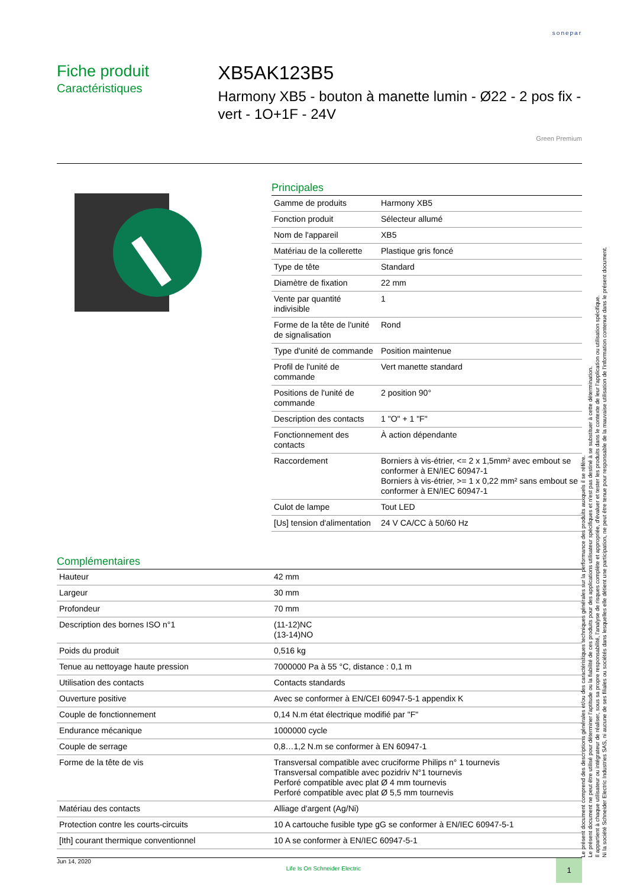sonepar
Fiche produit
Caractéristiques
XB5AK123B5
Harmony XB5 - bouton à manette lumin - Ø22 - 2 pos fix - vert - 1O+1F - 24V
Green Premium
Principales
| Gamme de produits | Harmony XB5 |
| Fonction produit | Sélecteur allumé |
| Nom de l'appareil | XB5 |
| Matériau de la collerette | Plastique gris foncé |
| Type de tête | Standard |
| Diamètre de fixation | 22 mm |
| Vente par quantité indivisible | 1 |
| Forme de la tête de l'unité de signalisation | Rond |
| Type d'unité de commande | Position maintenue |
| Profil de l'unité de commande | Vert manette standard |
| Positions de l'unité de commande | 2 position 90° |
| Description des contacts | 1 "O" + 1 "F" |
| Fonctionnement des contacts | À action dépendante |
| Raccordement | Borniers à vis-étrier, <= 2 x 1,5mm² avec embout se conformer à EN/IEC 60947-1 Borniers à vis-étrier, >= 1 x 0,22 mm² sans embout se conformer à EN/IEC 60947-1 |
| Culot de lampe | Tout LED |
| [Us] tension d'alimentation | 24 V CA/CC à 50/60 Hz |
Complémentaires
| Hauteur | 42 mm |
| Largeur | 30 mm |
| Profondeur | 70 mm |
| Description des bornes ISO n°1 | (11-12)NC (13-14)NO |
| Poids du produit | 0,516 kg |
| Tenue au nettoyage haute pression | 7000000 Pa à 55 °C, distance : 0,1 m |
| Utilisation des contacts | Contacts standards |
| Ouverture positive | Avec se conformer à EN/CEI 60947-5-1 appendix K |
| Couple de fonctionnement | 0,14 N.m état électrique modifié par "F" |
| Endurance mécanique | 1000000 cycle |
| Couple de serrage | 0,8…1,2 N.m se conformer à EN 60947-1 |
| Forme de la tête de vis | Transversal compatible avec cruciforme Philips n° 1 tournevis Transversal compatible avec pozidriv N°1 tournevis Perforé compatible avec plat Ø 4 mm tournevis Perforé compatible avec plat Ø 5,5 mm tournevis |
| Matériau des contacts | Alliage d'argent (Ag/Ni) |
| Protection contre les courts-circuits | 10 A cartouche fusible type gG se conformer à EN/IEC 60947-5-1 |
| [Ith] courant thermique conventionnel | 10 A se conformer à EN/IEC 60947-5-1 |
Le présent document comprend des descriptions générales et/ou des caractéristiques techniques générales sur la performance des produits auxquels il se réfère.
Le présent document ne peut être utilisé pour déterminer l'aptitude ou la fiabilité de ces produits pour des applications utilisateur spécifiques et n'est pas destiné à se substituer à cette détermination.
Il appartient à chaque utilisateur ou intégrateur de réaliser, sous sa propre responsabilité, l'analyse de risques complète et appropriée, d'évaluer et tester les produits dans le contexte de leur l'application ou utilisation spécifique.
Ni la société Schneider Electric Industries SAS, ni aucune de ses filiales ou sociétés dans lesquelles elle détient une participation, ne peut être tenue pour responsable de la mauvaise utilisation de l'information contenue dans le présent document.
Jun 14, 2020 Life Is On Schneider Electric 1